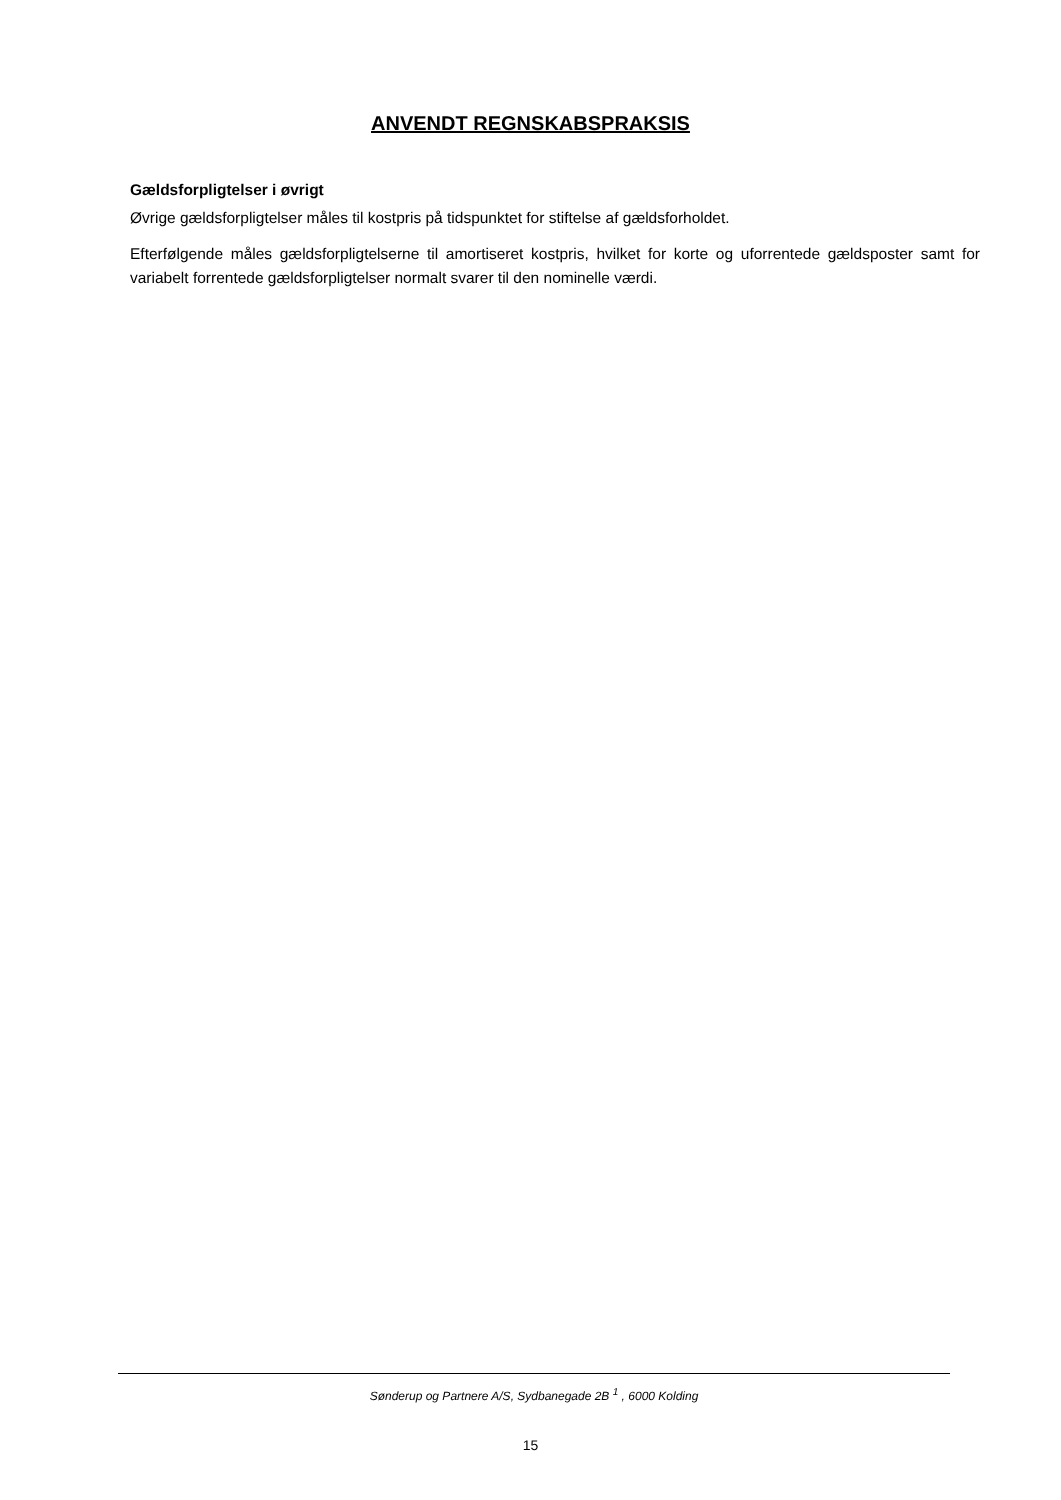ANVENDT REGNSKABSPRAKSIS
Gældsforpligtelser i øvrigt
Øvrige gældsforpligtelser måles til kostpris på tidspunktet for stiftelse af gældsforholdet.
Efterfølgende måles gældsforpligtelserne til amortiseret kostpris, hvilket for korte og uforrentede gældsposter samt for variabelt forrentede gældsforpligtelser normalt svarer til den nominelle værdi.
Sønderup og Partnere A/S, Sydbanegade 2B <sup>1</sup> , 6000 Kolding
15